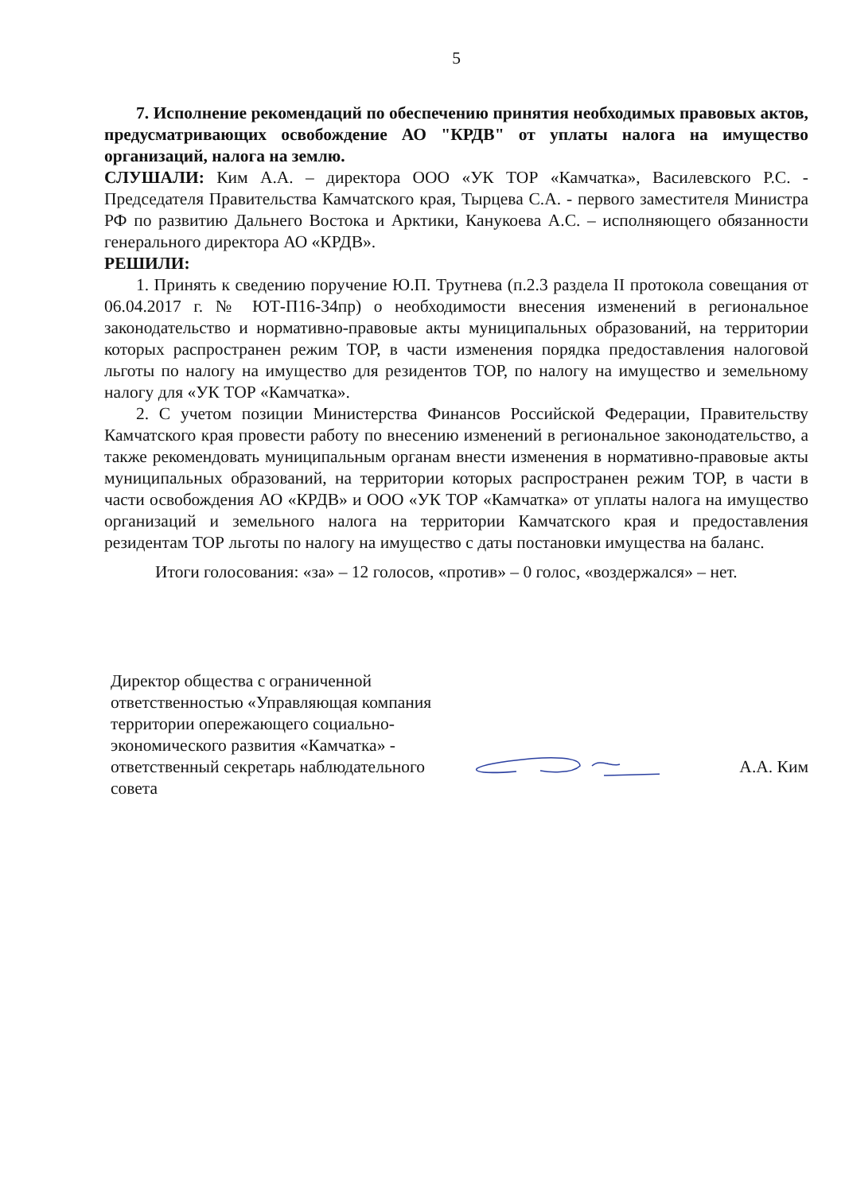5
7. Исполнение рекомендаций по обеспечению принятия необходимых правовых актов, предусматривающих освобождение АО "КРДВ" от уплаты налога на имущество организаций, налога на землю.
СЛУШАЛИ: Ким А.А. – директора ООО «УК ТОР «Камчатка», Василевского Р.С. - Председателя Правительства Камчатского края, Тырцева С.А. - первого заместителя Министра РФ по развитию Дальнего Востока и Арктики, Канукоева А.С. – исполняющего обязанности генерального директора АО «КРДВ».
РЕШИЛИ:
1. Принять к сведению поручение Ю.П. Трутнева (п.2.3 раздела II протокола совещания от 06.04.2017 г. № ЮТ-П16-34пр) о необходимости внесения изменений в региональное законодательство и нормативно-правовые акты муниципальных образований, на территории которых распространен режим ТОР, в части изменения порядка предоставления налоговой льготы по налогу на имущество для резидентов ТОР, по налогу на имущество и земельному налогу для «УК ТОР «Камчатка».
2. С учетом позиции Министерства Финансов Российской Федерации, Правительству Камчатского края провести работу по внесению изменений в региональное законодательство, а также рекомендовать муниципальным органам внести изменения в нормативно-правовые акты муниципальных образований, на территории которых распространен режим ТОР, в части в части освобождения АО «КРДВ» и ООО «УК ТОР «Камчатка» от уплаты налога на имущество организаций и земельного налога на территории Камчатского края и предоставления резидентам ТОР льготы по налогу на имущество с даты постановки имущества на баланс.
Итоги голосования: «за» – 12 голосов, «против» – 0 голос, «воздержался» – нет.
Директор общества с ограниченной ответственностью «Управляющая компания территории опережающего социально-экономического развития «Камчатка» - ответственный секретарь наблюдательного совета
А.А. Ким